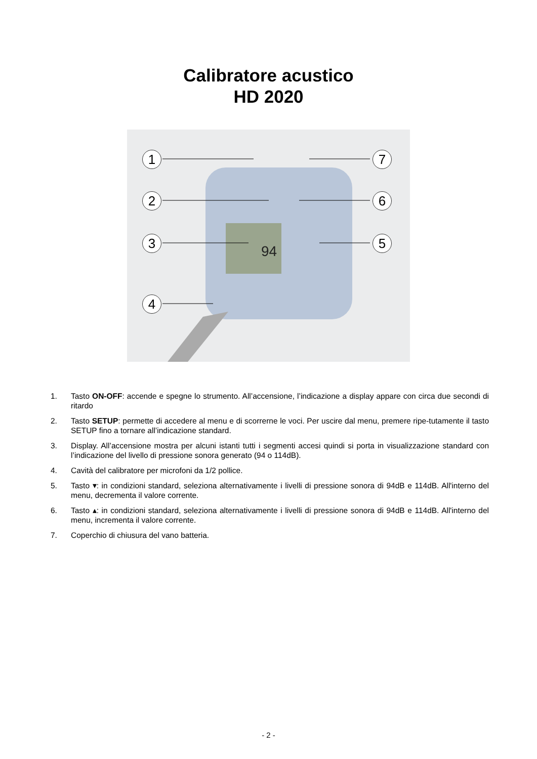Calibratore acustico
HD 2020
94
1
2
3
4
5
6
7
1. Tasto ON-OFF: accende e spegne lo strumento. All’accensione, l’indicazione a display appare con circa due secondi di ritardo
2. Tasto SETUP: permette di accedere al menu e di scorrerne le voci. Per uscire dal menu, premere ripe-tutamente il tasto SETUP fino a tornare all’indicazione standard.
3. Display. All’accensione mostra per alcuni istanti tutti i segmenti accesi quindi si porta in visualizzazione standard con l’indicazione del livello di pressione sonora generato (94 o 114dB).
4. Cavità del calibratore per microfoni da 1/2 pollice.
5. Tasto ▾: in condizioni standard, seleziona alternativamente i livelli di pressione sonora di 94dB e 114dB. All'interno del menu, decrementa il valore corrente.
6. Tasto ▴: in condizioni standard, seleziona alternativamente i livelli di pressione sonora di 94dB e 114dB. All'interno del menu, incrementa il valore corrente.
7. Coperchio di chiusura del vano batteria.
- 2 -